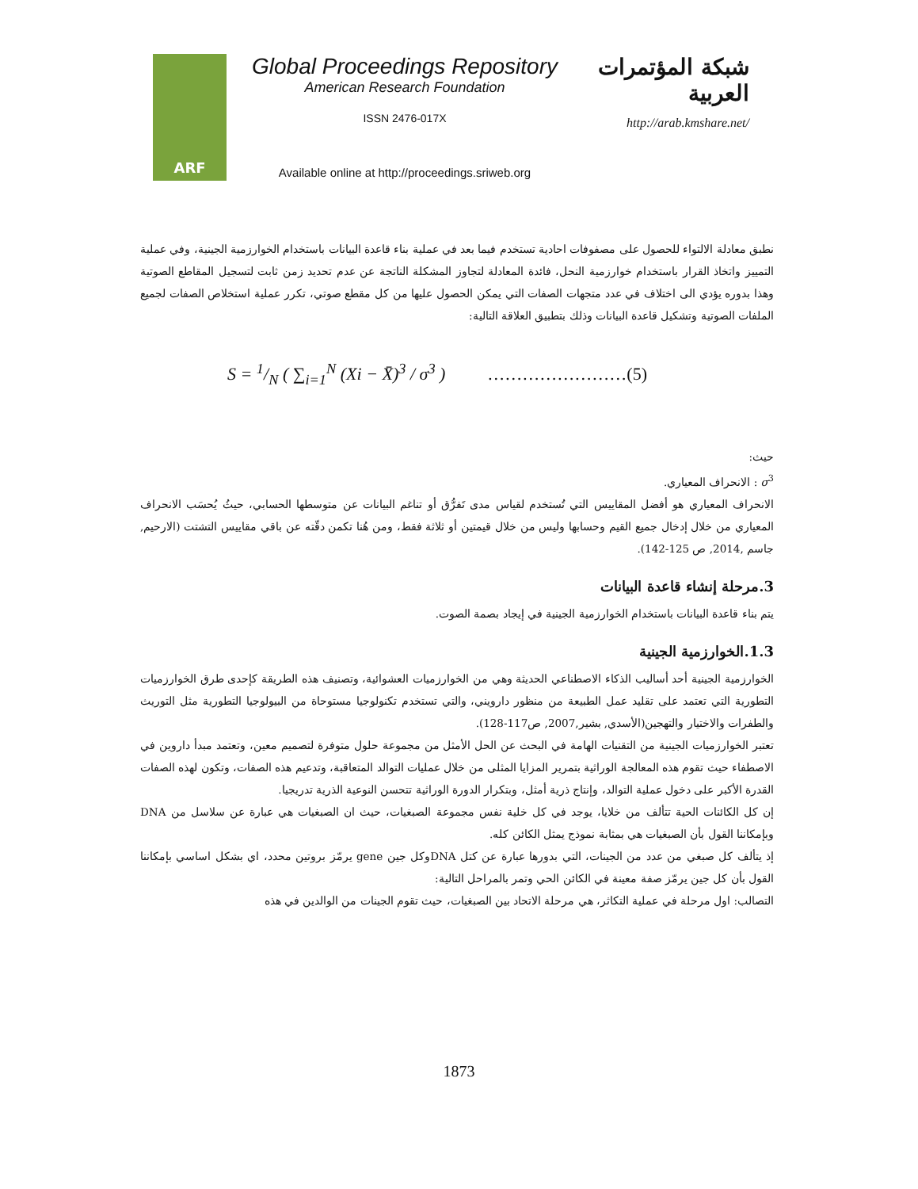ARF
Global Proceedings Repository
American Research Foundation
ISSN 2476-017X
Available online at http://proceedings.sriweb.org
شبكة المؤتمرات العربية
http://arab.kmshare.net/
نطبق معادلة الالتواء للحصول على مصفوفات احادية تستخدم فيما بعد في عملية بناء قاعدة البيانات باستخدام الخوارزمية الجينية، وفي عملية التمييز واتخاذ القرار باستخدام خوارزمية النحل، فائدة المعادلة لتجاوز المشكلة الناتجة عن عدم تحديد زمن ثابت لتسجيل المقاطع الصوتية وهذا بدوره يؤدي الى اختلاف في عدد متجهات الصفات التي يمكن الحصول عليها من كل مقطع صوتي، تكرر عملية استخلاص الصفات لجميع الملفات الصوتية وتشكيل قاعدة البيانات وذلك بتطبيق العلاقة التالية:
S = 1/N ( ∑<sub>i=1</sub><sup>N</sup> (Xi − X̄)<sup>3</sup> / σ<sup>3</sup> ) ……………………(5)
حيث:
σ<sup>3</sup> : الانحراف المعياري.
الانحراف المعياري هو أفضل المقاييس التي تُستخدم لقياس مدى تَفرُّق أو تناغم البيانات عن متوسطها الحسابي، حيثُ يُحسَب الانحراف المعياري من خلال إدخال جميع القيم وحسابها وليس من خلال قيمتين أو ثلاثة فقط، ومن هُنا تكمن دقّته عن باقي مقاييس التشتت (الارحيم, جاسم ,2014, ص 125-142).
3.مرحلة إنشاء قاعدة البيانات
يتم بناء قاعدة البيانات باستخدام الخوارزمية الجينية في إيجاد بصمة الصوت.
1.3.الخوارزمية الجينية
الخوارزمية الجينية أحد أساليب الذكاء الاصطناعي الحديثة وهي من الخوارزميات العشوائية، وتصنيف هذه الطريقة كإحدى طرق الخوارزميات التطورية التي تعتمد على تقليد عمل الطبيعة من منظور دارويني، والتي تستخدم تكنولوجيا مستوحاة من البيولوجيا التطورية مثل التوريث والطفرات والاختيار والتهجين(الأسدي, بشير,2007, ص117-128).
تعتبر الخوارزميات الجينية من التقنيات الهامة في البحث عن الحل الأمثل من مجموعة حلول متوفرة لتصميم معين، وتعتمد مبدأ داروين في الاصطفاء حيث تقوم هذه المعالجة الوراثية بتمرير المزايا المثلى من خلال عمليات التوالد المتعاقبة، وتدعيم هذه الصفات، وتكون لهذه الصفات القدرة الأكبر على دخول عملية التوالد، وإنتاج ذرية أمثل، وبتكرار الدورة الوراثية تتحسن النوعية الذرية تدريجيا.
إن كل الكائنات الحية تتألف من خلايا، يوجد في كل خلية نفس مجموعة الصبغيات، حيث ان الصبغيات هي عبارة عن سلاسل من DNA وبإمكاننا القول بأن الصبغيات هي بمثابة نموذج يمثل الكائن كله.
إذ يتألف كل صبغي من عدد من الجينات، التي بدورها عبارة عن كتل DNAوكل جين gene يرمّز بروتين محدد، اي بشكل اساسي بإمكاننا القول بأن كل جين يرمّز صفة معينة في الكائن الحي وتمر بالمراحل التالية:
التصالب: اول مرحلة في عملية التكاثر، هي مرحلة الاتحاد بين الصبغيات، حيث تقوم الجينات من الوالدين في هذه
1873